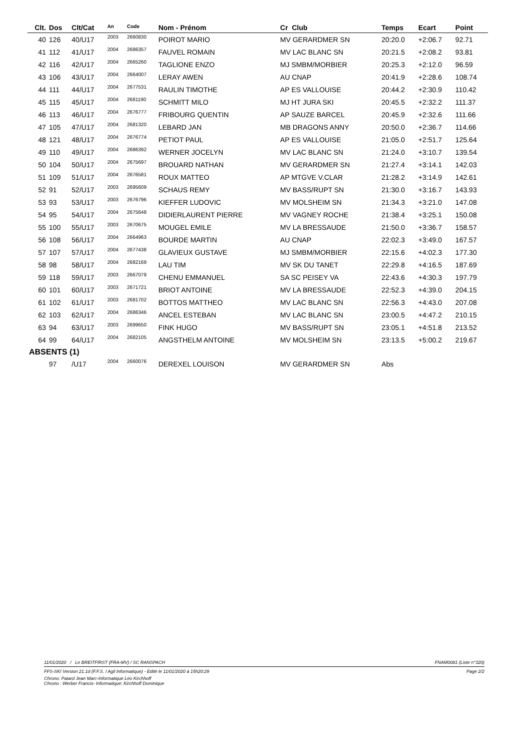| Clt. | Dos | Clt/Cat | An | Code | Nom - Prénom | Cr Club | Temps | Ecart | Point |
| --- | --- | --- | --- | --- | --- | --- | --- | --- | --- |
| 40 | 126 | 40/U17 | 2003 | 2660830 | POIROT MARIO | MV GERARDMER SN | 20:20.0 | +2:06.7 | 92.71 |
| 41 | 112 | 41/U17 | 2004 | 2686357 | FAUVEL ROMAIN | MV LAC BLANC SN | 20:21.5 | +2:08.2 | 93.81 |
| 42 | 116 | 42/U17 | 2004 | 2665260 | TAGLIONE ENZO | MJ SMBM/MORBIER | 20:25.3 | +2:12.0 | 96.59 |
| 43 | 106 | 43/U17 | 2004 | 2664007 | LERAY AWEN | AU CNAP | 20:41.9 | +2:28.6 | 108.74 |
| 44 | 111 | 44/U17 | 2004 | 2677531 | RAULIN TIMOTHE | AP ES VALLOUISE | 20:44.2 | +2:30.9 | 110.42 |
| 45 | 115 | 45/U17 | 2004 | 2681190 | SCHMITT MILO | MJ HT JURA SKI | 20:45.5 | +2:32.2 | 111.37 |
| 46 | 113 | 46/U17 | 2004 | 2676777 | FRIBOURG QUENTIN | AP SAUZE BARCEL | 20:45.9 | +2:32.6 | 111.66 |
| 47 | 105 | 47/U17 | 2004 | 2681320 | LEBARD JAN | MB DRAGONS ANNY | 20:50.0 | +2:36.7 | 114.66 |
| 48 | 121 | 48/U17 | 2004 | 2676774 | PETIOT PAUL | AP ES VALLOUISE | 21:05.0 | +2:51.7 | 125.64 |
| 49 | 110 | 49/U17 | 2004 | 2686392 | WERNER JOCELYN | MV LAC BLANC SN | 21:24.0 | +3:10.7 | 139.54 |
| 50 | 104 | 50/U17 | 2004 | 2675697 | BROUARD NATHAN | MV GERARDMER SN | 21:27.4 | +3:14.1 | 142.03 |
| 51 | 109 | 51/U17 | 2004 | 2676581 | ROUX MATTEO | AP MTGVE V.CLAR | 21:28.2 | +3:14.9 | 142.61 |
| 52 | 91 | 52/U17 | 2003 | 2695609 | SCHAUS REMY | MV BASS/RUPT SN | 21:30.0 | +3:16.7 | 143.93 |
| 53 | 93 | 53/U17 | 2003 | 2676796 | KIEFFER LUDOVIC | MV MOLSHEIM SN | 21:34.3 | +3:21.0 | 147.08 |
| 54 | 95 | 54/U17 | 2004 | 2675648 | DIDIERLAURENT PIERRE | MV VAGNEY ROCHE | 21:38.4 | +3:25.1 | 150.08 |
| 55 | 100 | 55/U17 | 2003 | 2670675 | MOUGEL EMILE | MV LA BRESSAUDE | 21:50.0 | +3:36.7 | 158.57 |
| 56 | 108 | 56/U17 | 2004 | 2664963 | BOURDE MARTIN | AU CNAP | 22:02.3 | +3:49.0 | 167.57 |
| 57 | 107 | 57/U17 | 2004 | 2677438 | GLAVIEUX GUSTAVE | MJ SMBM/MORBIER | 22:15.6 | +4:02.3 | 177.30 |
| 58 | 98 | 58/U17 | 2004 | 2682169 | LAU TIM | MV SK DU TANET | 22:29.8 | +4:16.5 | 187.69 |
| 59 | 118 | 59/U17 | 2003 | 2667079 | CHENU EMMANUEL | SA SC PEISEY VA | 22:43.6 | +4:30.3 | 197.79 |
| 60 | 101 | 60/U17 | 2003 | 2671721 | BRIOT ANTOINE | MV LA BRESSAUDE | 22:52.3 | +4:39.0 | 204.15 |
| 61 | 102 | 61/U17 | 2003 | 2681702 | BOTTOS MATTHEO | MV LAC BLANC SN | 22:56.3 | +4:43.0 | 207.08 |
| 62 | 103 | 62/U17 | 2004 | 2686346 | ANCEL ESTEBAN | MV LAC BLANC SN | 23:00.5 | +4:47.2 | 210.15 |
| 63 | 94 | 63/U17 | 2003 | 2699650 | FINK HUGO | MV BASS/RUPT SN | 23:05.1 | +4:51.8 | 213.52 |
| 64 | 99 | 64/U17 | 2004 | 2682105 | ANGSTHELM ANTOINE | MV MOLSHEIM SN | 23:13.5 | +5:00.2 | 219.67 |
| ABSENTS (1) | | | | | | | | | |
| | 97 | /U17 | 2004 | 2660076 | DEREXEL LOUISON | MV GERARDMER SN | Abs | | |
11/01/2020 / Le BREITFIRST (FRA-MV) / SC RANSPACH FNAM0081 (Liste n°320)
FFS-SKI Version 21.1d (F.F.S. / Agil Informatique) - Edité le 11/01/2020 à 15h20:29 Page 2/2
Chrono: Patard Jean Marc-Informatique Leo Kirchhoff
Chrono : Werber Francis- Informatique: Kirchhoff Dominique